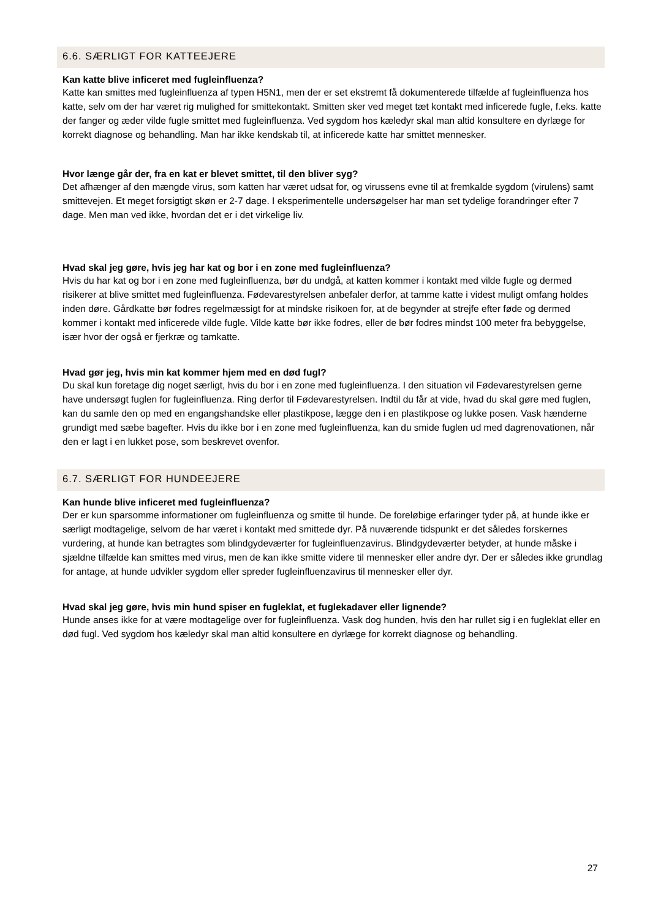6.6. SÆRLIGT FOR KATTEEJERE
Kan katte blive inficeret med fugleinfluenza?
Katte kan smittes med fugleinfluenza af typen H5N1, men der er set ekstremt få dokumenterede tilfælde af fugleinfluenza hos katte, selv om der har været rig mulighed for smittekontakt. Smitten sker ved meget tæt kontakt med inficerede fugle, f.eks. katte der fanger og æder vilde fugle smittet med fugleinfluenza. Ved sygdom hos kæledyr skal man altid konsultere en dyrlæge for korrekt diagnose og behandling. Man har ikke kendskab til, at inficerede katte har smittet mennesker.
Hvor længe går der, fra en kat er blevet smittet, til den bliver syg?
Det afhænger af den mængde virus, som katten har været udsat for, og virussens evne til at fremkalde sygdom (virulens) samt smittevejen. Et meget forsigtigt skøn er 2-7 dage. I eksperimentelle undersøgelser har man set tydelige forandringer efter 7 dage. Men man ved ikke, hvordan det er i det virkelige liv.
Hvad skal jeg gøre, hvis jeg har kat og bor i en zone med fugleinfluenza?
Hvis du har kat og bor i en zone med fugleinfluenza, bør du undgå, at katten kommer i kontakt med vilde fugle og dermed risikerer at blive smittet med fugleinfluenza. Fødevarestyrelsen anbefaler derfor, at tamme katte i videst muligt omfang holdes inden døre. Gårdkatte bør fodres regelmæssigt for at mindske risikoen for, at de begynder at strejfe efter føde og dermed kommer i kontakt med inficerede vilde fugle. Vilde katte bør ikke fodres, eller de bør fodres mindst 100 meter fra bebyggelse, især hvor der også er fjerkræ og tamkatte.
Hvad gør jeg, hvis min kat kommer hjem med en død fugl?
Du skal kun foretage dig noget særligt, hvis du bor i en zone med fugleinfluenza. I den situation vil Fødevarestyrelsen gerne have undersøgt fuglen for fugleinfluenza. Ring derfor til Fødevarestyrelsen. Indtil du får at vide, hvad du skal gøre med fuglen, kan du samle den op med en engangshandske eller plastikpose, lægge den i en plastikpose og lukke posen. Vask hænderne grundigt med sæbe bagefter. Hvis du ikke bor i en zone med fugleinfluenza, kan du smide fuglen ud med dagrenovationen, når den er lagt i en lukket pose, som beskrevet ovenfor.
6.7. SÆRLIGT FOR HUNDEEJERE
Kan hunde blive inficeret med fugleinfluenza?
Der er kun sparsomme informationer om fugleinfluenza og smitte til hunde. De foreløbige erfaringer tyder på, at hunde ikke er særligt modtagelige, selvom de har været i kontakt med smittede dyr. På nuværende tidspunkt er det således forskernes vurdering, at hunde kan betragtes som blindgydeværter for fugleinfluenzavirus. Blindgydeværter betyder, at hunde måske i sjældne tilfælde kan smittes med virus, men de kan ikke smitte videre til mennesker eller andre dyr. Der er således ikke grundlag for antage, at hunde udvikler sygdom eller spreder fugleinfluenzavirus til mennesker eller dyr.
Hvad skal jeg gøre, hvis min hund spiser en fugleklat, et fuglekadaver eller lignende?
Hunde anses ikke for at være modtagelige over for fugleinfluenza. Vask dog hunden, hvis den har rullet sig i en fugleklat eller en død fugl. Ved sygdom hos kæledyr skal man altid konsultere en dyrlæge for korrekt diagnose og behandling.
27